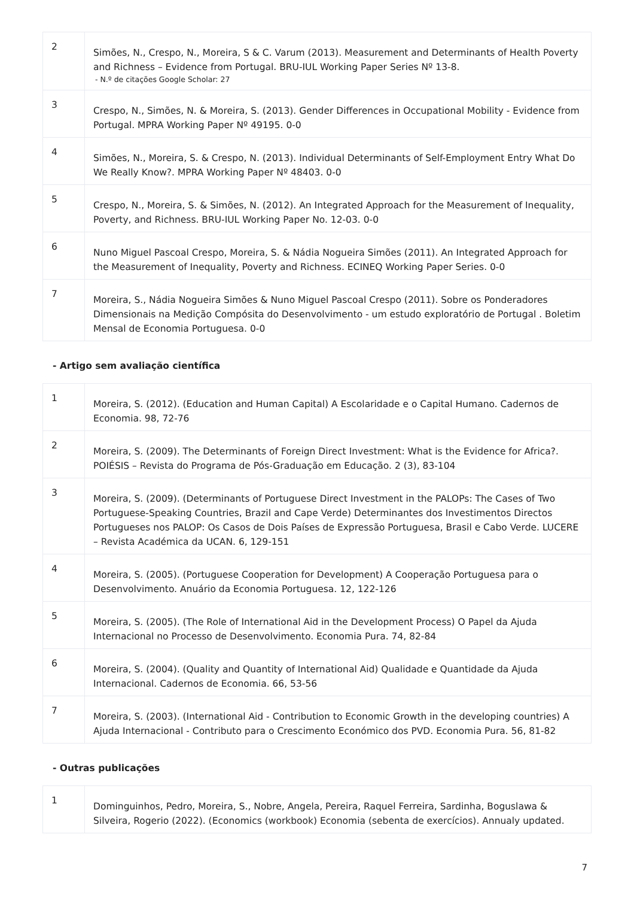| 2 | Simões, N., Crespo, N., Moreira, S & C. Varum (2013). Measurement and Determinants of Health Poverty and Richness – Evidence from Portugal. BRU-IUL Working Paper Series Nº 13-8. - N.º de citações Google Scholar: 27 |
| 3 | Crespo, N., Simões, N. & Moreira, S. (2013). Gender Differences in Occupational Mobility - Evidence from Portugal. MPRA Working Paper Nº 49195. 0-0 |
| 4 | Simões, N., Moreira, S. & Crespo, N. (2013). Individual Determinants of Self-Employment Entry What Do We Really Know?. MPRA Working Paper Nº 48403. 0-0 |
| 5 | Crespo, N., Moreira, S. & Simões, N. (2012). An Integrated Approach for the Measurement of Inequality, Poverty, and Richness. BRU-IUL Working Paper No. 12-03. 0-0 |
| 6 | Nuno Miguel Pascoal Crespo, Moreira, S. & Nádia Nogueira Simões (2011). An Integrated Approach for the Measurement of Inequality, Poverty and Richness. ECINEQ Working Paper Series. 0-0 |
| 7 | Moreira, S., Nádia Nogueira Simões & Nuno Miguel Pascoal Crespo (2011). Sobre os Ponderadores Dimensionais na Medição Compósita do Desenvolvimento - um estudo exploratório de Portugal . Boletim Mensal de Economia Portuguesa. 0-0 |
- Artigo sem avaliação científica
| 1 | Moreira, S. (2012). (Education and Human Capital) A Escolaridade e o Capital Humano. Cadernos de Economia. 98, 72-76 |
| 2 | Moreira, S. (2009). The Determinants of Foreign Direct Investment: What is the Evidence for Africa?. POIÉSIS – Revista do Programa de Pós-Graduação em Educação. 2 (3), 83-104 |
| 3 | Moreira, S. (2009). (Determinants of Portuguese Direct Investment in the PALOPs: The Cases of Two Portuguese-Speaking Countries, Brazil and Cape Verde) Determinantes dos Investimentos Directos Portugueses nos PALOP: Os Casos de Dois Países de Expressão Portuguesa, Brasil e Cabo Verde. LUCERE – Revista Académica da UCAN. 6, 129-151 |
| 4 | Moreira, S. (2005). (Portuguese Cooperation for Development) A Cooperação Portuguesa para o Desenvolvimento. Anuário da Economia Portuguesa. 12, 122-126 |
| 5 | Moreira, S. (2005). (The Role of International Aid in the Development Process) O Papel da Ajuda Internacional no Processo de Desenvolvimento. Economia Pura. 74, 82-84 |
| 6 | Moreira, S. (2004). (Quality and Quantity of International Aid) Qualidade e Quantidade da Ajuda Internacional. Cadernos de Economia. 66, 53-56 |
| 7 | Moreira, S. (2003). (International Aid - Contribution to Economic Growth in the developing countries) A Ajuda Internacional - Contributo para o Crescimento Económico dos PVD. Economia Pura. 56, 81-82 |
- Outras publicações
| 1 | Dominguinhos, Pedro, Moreira, S., Nobre, Angela, Pereira, Raquel Ferreira, Sardinha, Boguslawa & Silveira, Rogerio (2022). (Economics (workbook) Economia (sebenta de exercícios). Annualy updated. |
7